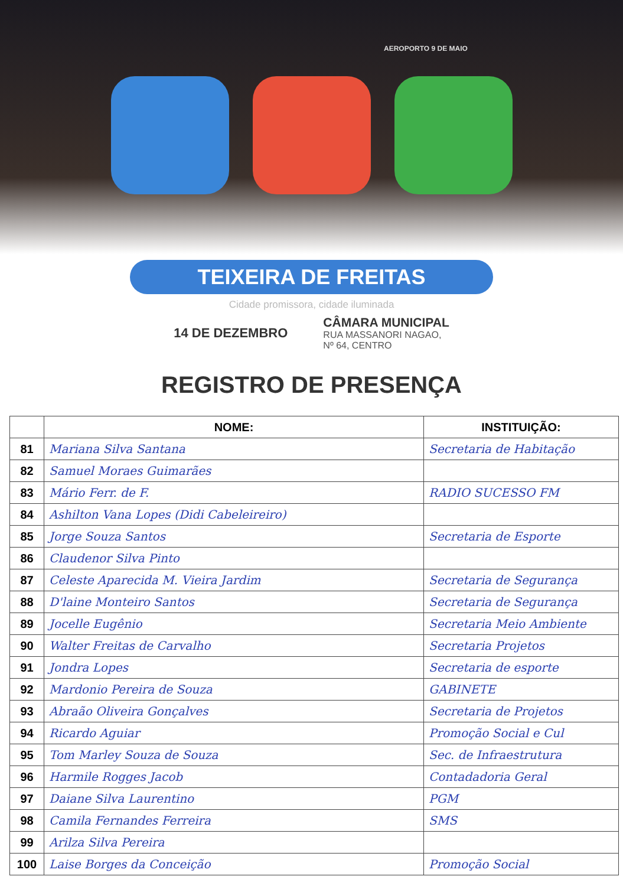AEROPORTO 9 DE MAIO
TEIXEIRA DE FREITAS
Cidade promissora, cidade iluminada
14 DE DEZEMBRO
CÂMARA MUNICIPAL
RUA MASSANORI NAGAO,
Nº 64, CENTRO
REGISTRO DE PRESENÇA
| | NOME: | INSTITUIÇÃO: |
| --- | --- | --- |
| 81 | Mariana Silva Santana | Secretaria de Habitação |
| 82 | Samuel Moraes Guimarães | |
| 83 | Mário Ferr. de F. | RADIO SUCESSO FM |
| 84 | Ashilton Vana Lopes (Didi Cabeleireiro) | |
| 85 | Jorge Souza Santos | Secretaria de Esporte |
| 86 | Claudenor Silva Pinto | |
| 87 | Celeste Aparecida M. Vieira Jardim | Secretaria de Segurança |
| 88 | D'laine Monteiro Santos | Secretaria de Segurança |
| 89 | Jocelle Eugênio | Secretaria Meio Ambiente |
| 90 | Walter Freitas de Carvalho | Secretaria Projetos |
| 91 | Jondra Lopes | Secretaria de esporte |
| 92 | Mardonio Pereira de Souza | GABINETE |
| 93 | Abraão Oliveira Gonçalves | Secretaria de Projetos |
| 94 | Ricardo Aguiar | Promoção Social e Cul |
| 95 | Tom Marley Souza de Souza | Sec. de Infraestrutura |
| 96 | Harmile Rogges Jacob | Contadadoria Geral |
| 97 | Daiane Silva Laurentino | PGM |
| 98 | Camila Fernandes Ferreira | SMS |
| 99 | Arilza Silva Pereira | |
| 100 | Laise Borges da Conceição | Promoção Social |